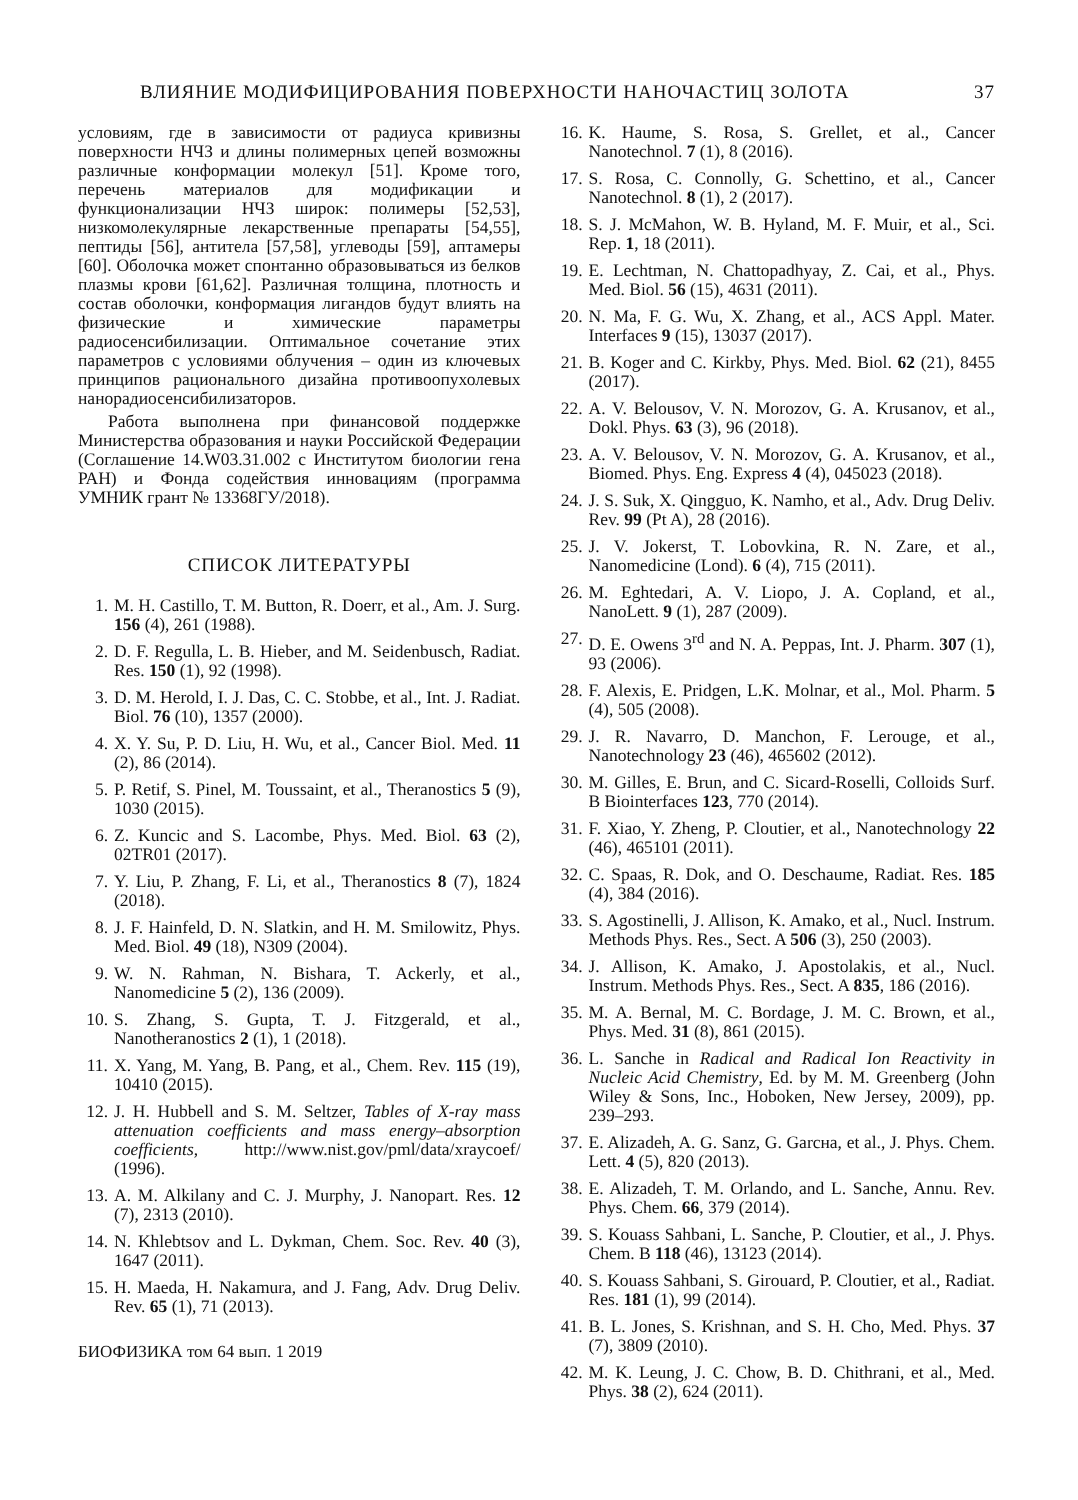ВЛИЯНИЕ МОДИФИЦИРОВАНИЯ ПОВЕРХНОСТИ НАНОЧАСТИЦ ЗОЛОТА 37
условиям, где в зависимости от радиуса кривизны поверхности НЧЗ и длины полимерных цепей возможны различные конформации молекул [51]. Кроме того, перечень материалов для модификации и функционализации НЧЗ широк: полимеры [52,53], низкомолекулярные лекарственные препараты [54,55], пептиды [56], антитела [57,58], углеводы [59], аптамеры [60]. Оболочка может спонтанно образовываться из белков плазмы крови [61,62]. Различная толщина, плотность и состав оболочки, конформация лигандов будут влиять на физические и химические параметры радиосенсибилизации. Оптимальное сочетание этих параметров с условиями облучения – один из ключевых принципов рационального дизайна противоопухолевых нанорадиосенсибилизаторов.
Работа выполнена при финансовой поддержке Министерства образования и науки Российской Федерации (Соглашение 14.W03.31.002 с Институтом биологии гена РАН) и Фонда содействия инновациям (программа УМНИК грант № 13368ГУ/2018).
СПИСОК ЛИТЕРАТУРЫ
1. M. H. Castillo, T. M. Button, R. Doerr, et al., Am. J. Surg. 156 (4), 261 (1988).
2. D. F. Regulla, L. B. Hieber, and M. Seidenbusch, Radiat. Res. 150 (1), 92 (1998).
3. D. M. Herold, I. J. Das, C. C. Stobbe, et al., Int. J. Radiat. Biol. 76 (10), 1357 (2000).
4. X. Y. Su, P. D. Liu, H. Wu, et al., Cancer Biol. Med. 11 (2), 86 (2014).
5. P. Retif, S. Pinel, M. Toussaint, et al., Theranostics 5 (9), 1030 (2015).
6. Z. Kuncic and S. Lacombe, Phys. Med. Biol. 63 (2), 02TR01 (2017).
7. Y. Liu, P. Zhang, F. Li, et al., Theranostics 8 (7), 1824 (2018).
8. J. F. Hainfeld, D. N. Slatkin, and H. M. Smilowitz, Phys. Med. Biol. 49 (18), N309 (2004).
9. W. N. Rahman, N. Bishara, T. Ackerly, et al., Nanomedicine 5 (2), 136 (2009).
10. S. Zhang, S. Gupta, T. J. Fitzgerald, et al., Nanotheranostics 2 (1), 1 (2018).
11. X. Yang, M. Yang, B. Pang, et al., Chem. Rev. 115 (19), 10410 (2015).
12. J. H. Hubbell and S. M. Seltzer, Tables of X-ray mass attenuation coefficients and mass energy–absorption coefficients, http://www.nist.gov/pml/data/xraycoef/ (1996).
13. A. M. Alkilany and C. J. Murphy, J. Nanopart. Res. 12 (7), 2313 (2010).
14. N. Khlebtsov and L. Dykman, Chem. Soc. Rev. 40 (3), 1647 (2011).
15. H. Maeda, H. Nakamura, and J. Fang, Adv. Drug Deliv. Rev. 65 (1), 71 (2013).
БИОФИЗИКА том 64 вып. 1 2019
16. K. Haume, S. Rosa, S. Grellet, et al., Cancer Nanotechnol. 7 (1), 8 (2016).
17. S. Rosa, C. Connolly, G. Schettino, et al., Cancer Nanotechnol. 8 (1), 2 (2017).
18. S. J. McMahon, W. B. Hyland, M. F. Muir, et al., Sci. Rep. 1, 18 (2011).
19. E. Lechtman, N. Chattopadhyay, Z. Cai, et al., Phys. Med. Biol. 56 (15), 4631 (2011).
20. N. Ma, F. G. Wu, X. Zhang, et al., ACS Appl. Mater. Interfaces 9 (15), 13037 (2017).
21. B. Koger and C. Kirkby, Phys. Med. Biol. 62 (21), 8455 (2017).
22. A. V. Belousov, V. N. Morozov, G. A. Krusanov, et al., Dokl. Phys. 63 (3), 96 (2018).
23. A. V. Belousov, V. N. Morozov, G. A. Krusanov, et al., Biomed. Phys. Eng. Express 4 (4), 045023 (2018).
24. J. S. Suk, X. Qingguo, K. Namho, et al., Adv. Drug Deliv. Rev. 99 (Pt A), 28 (2016).
25. J. V. Jokerst, T. Lobovkina, R. N. Zare, et al., Nanomedicine (Lond). 6 (4), 715 (2011).
26. M. Eghtedari, A. V. Liopo, J. A. Copland, et al., NanoLett. 9 (1), 287 (2009).
27. D. E. Owens 3<sup>rd</sup> and N. A. Peppas, Int. J. Pharm. 307 (1), 93 (2006).
28. F. Alexis, E. Pridgen, L.K. Molnar, et al., Mol. Pharm. 5 (4), 505 (2008).
29. J. R. Navarro, D. Manchon, F. Lerouge, et al., Nanotechnology 23 (46), 465602 (2012).
30. M. Gilles, E. Brun, and C. Sicard-Roselli, Colloids Surf. B Biointerfaces 123, 770 (2014).
31. F. Xiao, Y. Zheng, P. Cloutier, et al., Nanotechnology 22 (46), 465101 (2011).
32. C. Spaas, R. Dok, and O. Deschaume, Radiat. Res. 185 (4), 384 (2016).
33. S. Agostinelli, J. Allison, K. Amako, et al., Nucl. Instrum. Methods Phys. Res., Sect. A 506 (3), 250 (2003).
34. J. Allison, K. Amako, J. Apostolakis, et al., Nucl. Instrum. Methods Phys. Res., Sect. A 835, 186 (2016).
35. M. A. Bernal, M. C. Bordage, J. M. C. Brown, et al., Phys. Med. 31 (8), 861 (2015).
36. L. Sanche in Radical and Radical Ion Reactivity in Nucleic Acid Chemistry, Ed. by M. M. Greenberg (John Wiley & Sons, Inc., Hoboken, New Jersey, 2009), pp. 239–293.
37. E. Alizadeh, A. G. Sanz, G. Garcнa, et al., J. Phys. Chem. Lett. 4 (5), 820 (2013).
38. E. Alizadeh, T. M. Orlando, and L. Sanche, Annu. Rev. Phys. Chem. 66, 379 (2014).
39. S. Kouass Sahbani, L. Sanche, P. Cloutier, et al., J. Phys. Chem. B 118 (46), 13123 (2014).
40. S. Kouass Sahbani, S. Girouard, P. Cloutier, et al., Radiat. Res. 181 (1), 99 (2014).
41. B. L. Jones, S. Krishnan, and S. H. Cho, Med. Phys. 37 (7), 3809 (2010).
42. M. K. Leung, J. C. Chow, B. D. Chithrani, et al., Med. Phys. 38 (2), 624 (2011).